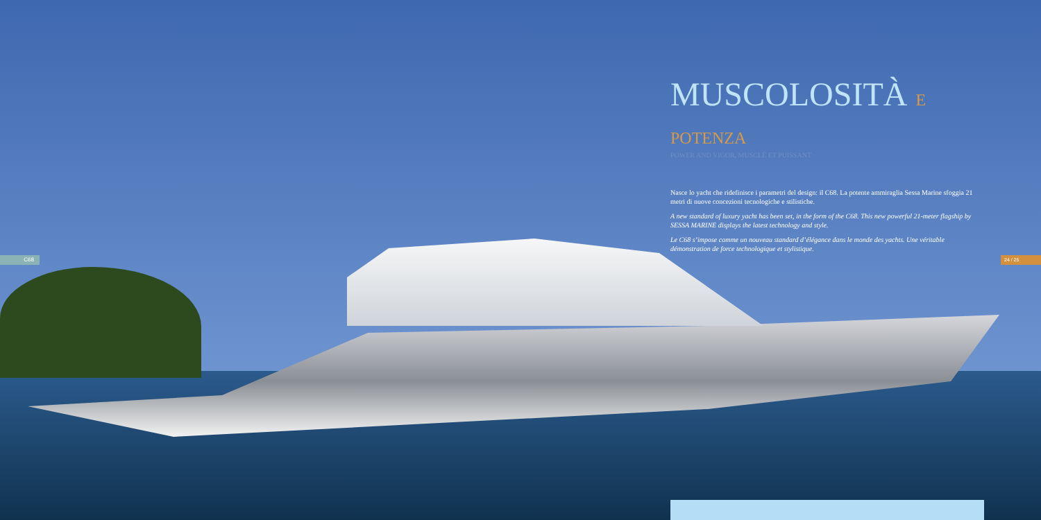MUSCOLOSITÀ E POTENZA
POWER AND VIGOR, MUSCLÉ ET PUISSANT
Nasce lo yacht che ridefinisce i parametri del design: il C68. La potente ammiraglia Sessa Marine sfoggia 21 metri di nuove concezioni tecnologiche e stilistiche.
A new standard of luxury yacht has been set, in the form of the C68. This new powerful 21-meter flagship by SESSA MARINE displays the latest technology and style.
Le C68 s’impose comme un nouveau standard d’élégance dans le monde des yachts. Une véritable démonstration de force technologique et stylistique.
C68 24 / 25